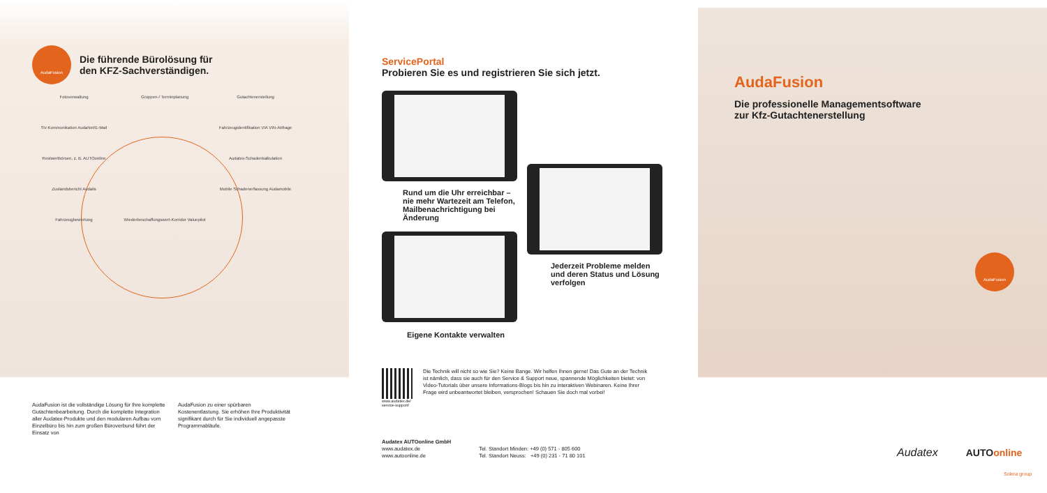AudaFusion
Die führende Bürolösung für
den KFZ-Sachverständigen.
Fotoverwaltung
Gruppen-/ Terminplanung
Gutachtenerstellung
SV-Kommunikation AudaNet/E-Mail
Fahrzeugidentifikation VIA VIN-Abfrage
Restwertbörsen, z. B. AUTOonline
Audatex-Schadenkalkulation
Zustandsbericht Audalis
Mobile Schadenerfassung Audamobile
Fahrzeugbewertung
Wiederbeschaffungswert-Korridor Valuepilot
AudaFusion ist die vollständige Lösung für Ihre komplette Gutachtenbearbeitung. Durch die komplette Integration aller Audatex-Produkte und den modularen Aufbau vom Einzel­büro bis hin zum großen Büroverbund führt der Einsatz von
AudaFusion zu einer spürbaren Kostenentlastung. Sie erhöhen Ihre Produktivität signifikant durch für Sie individuell angepasste Programmabläufe.
ServicePortal
Probieren Sie es und registrieren Sie sich jetzt.
Rund um die Uhr erreichbar – nie mehr Wartezeit am Telefon, Mailbenachrichtigung bei Änderung
Eigene Kontakte verwalten
Jederzeit Probleme melden und deren Status und Lösung verfolgen
www.audatex.de/ service-support/
Die Technik will nicht so wie Sie? Keine Bange. Wir helfen Ihnen gerne! Das Gute an der Technik ist nämlich, dass sie auch für den Service & Support neue, spannende Möglichkeiten bietet: von Video-Tutorials über unsere Informations-Blogs bis hin zu interaktiven Webinaren. Keine Ihrer Frage wird unbeantwortet bleiben, versprochen! Schauen Sie doch mal vorbei!
Audatex AUTOonline GmbH
www.audatex.de
www.autoonline.de
Tel. Standort Minden: +49 (0) 571 - 805 600
Tel. Standort Neuss: +49 (0) 231 - 71 80 101
AudaFusion
Die professionelle Managementsoftware
zur Kfz-Gutachtenerstellung
AudaFusion
Audatex AUTOonline
Solera group